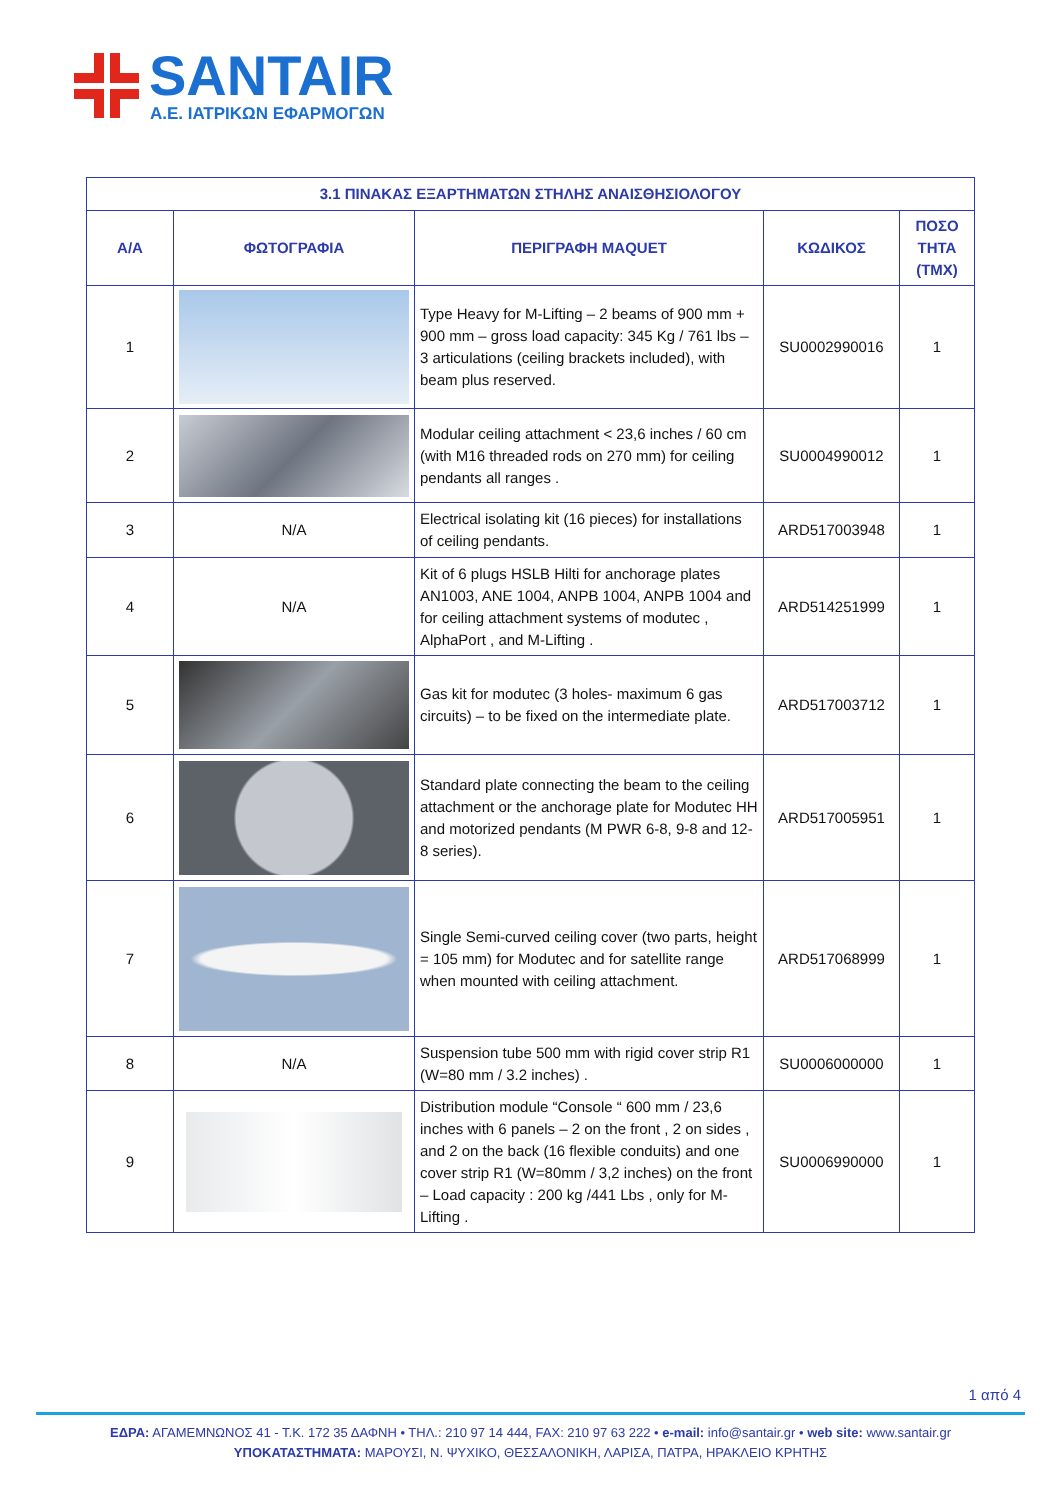SANTAIR
A.E. ΙΑΤΡΙΚΩΝ ΕΦΑΡΜΟΓΩΝ
| 3.1 ΠΙΝΑΚΑΣ ΕΞΑΡΤΗΜΑΤΩΝ ΣΤΗΛΗΣ ΑΝΑΙΣΘΗΣΙΟΛΟΓΟΥ | | | | |
| --- | --- | --- | --- | --- |
| Α/Α | ΦΩΤΟΓΡΑΦΙΑ | ΠΕΡΙΓΡΑΦΗ MAQUET | ΚΩΔΙΚΟΣ | ΠΟΣΟ ΤΗΤΑ (ΤΜΧ) |
| 1 | | Type Heavy for M-Lifting – 2 beams of 900 mm + 900 mm – gross load capacity: 345 Kg / 761 lbs – 3 articulations (ceiling brackets included), with beam plus reserved. | SU0002990016 | 1 |
| 2 | | Modular ceiling attachment < 23,6 inches / 60 cm (with M16 threaded rods on 270 mm) for ceiling pendants all ranges . | SU0004990012 | 1 |
| 3 | N/A | Electrical isolating kit (16 pieces) for installations of ceiling pendants. | ARD517003948 | 1 |
| 4 | N/A | Kit of 6 plugs HSLB Hilti for anchorage plates AN1003, ANE 1004, ANPB 1004, ANPB 1004 and for ceiling attachment systems of modutec , AlphaPort , and M-Lifting . | ARD514251999 | 1 |
| 5 | | Gas kit for modutec (3 holes- maximum 6 gas circuits) – to be fixed on the intermediate plate. | ARD517003712 | 1 |
| 6 | | Standard plate connecting the beam to the ceiling attachment or the anchorage plate for Modutec HH and motorized pendants (M PWR 6-8, 9-8 and 12-8 series). | ARD517005951 | 1 |
| 7 | | Single Semi-curved ceiling cover (two parts, height = 105 mm) for Modutec and for satellite range when mounted with ceiling attachment. | ARD517068999 | 1 |
| 8 | N/A | Suspension tube 500 mm with rigid cover strip R1 (W=80 mm / 3.2 inches) . | SU0006000000 | 1 |
| 9 | | Distribution module “Console “ 600 mm / 23,6 inches with 6 panels – 2 on the front , 2 on sides , and 2 on the back (16 flexible conduits) and one cover strip R1 (W=80mm / 3,2 inches) on the front – Load capacity : 200 kg /441 Lbs , only for M-Lifting . | SU0006990000 | 1 |
1 από 4
ΕΔΡΑ: ΑΓΑΜΕΜΝΩΝΟΣ 41 - Τ.Κ. 172 35 ΔΑΦΝΗ • ΤΗΛ.: 210 97 14 444, FAX: 210 97 63 222 • e-mail: info@santair.gr • web site: www.santair.gr
ΥΠΟΚΑΤΑΣΤΗΜΑΤΑ: ΜΑΡΟΥΣΙ, Ν. ΨΥΧΙΚΟ, ΘΕΣΣΑΛΟΝΙΚΗ, ΛΑΡΙΣΑ, ΠΑΤΡΑ, ΗΡΑΚΛΕΙΟ ΚΡΗΤΗΣ